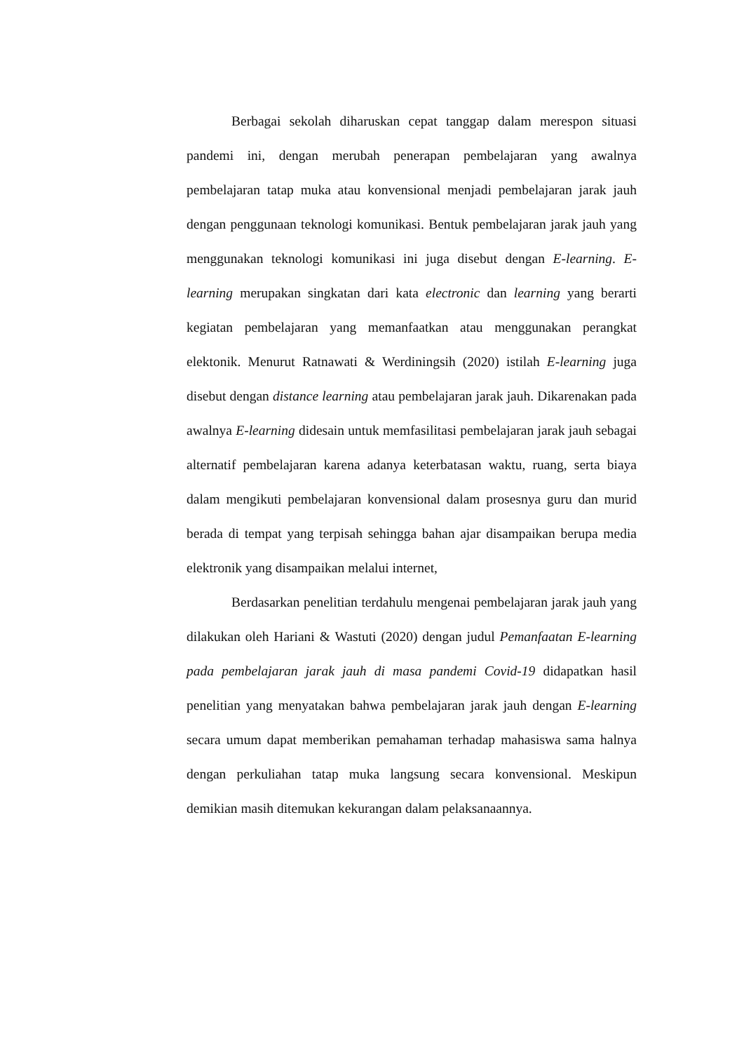Berbagai sekolah diharuskan cepat tanggap dalam merespon situasi pandemi ini, dengan merubah penerapan pembelajaran yang awalnya pembelajaran tatap muka atau konvensional menjadi pembelajaran jarak jauh dengan penggunaan teknologi komunikasi. Bentuk pembelajaran jarak jauh yang menggunakan teknologi komunikasi ini juga disebut dengan E-learning. E-learning merupakan singkatan dari kata electronic dan learning yang berarti kegiatan pembelajaran yang memanfaatkan atau menggunakan perangkat elektonik. Menurut Ratnawati & Werdiningsih (2020) istilah E-learning juga disebut dengan distance learning atau pembelajaran jarak jauh. Dikarenakan pada awalnya E-learning didesain untuk memfasilitasi pembelajaran jarak jauh sebagai alternatif pembelajaran karena adanya keterbatasan waktu, ruang, serta biaya dalam mengikuti pembelajaran konvensional dalam prosesnya guru dan murid berada di tempat yang terpisah sehingga bahan ajar disampaikan berupa media elektronik yang disampaikan melalui internet,
Berdasarkan penelitian terdahulu mengenai pembelajaran jarak jauh yang dilakukan oleh Hariani & Wastuti (2020) dengan judul Pemanfaatan E-learning pada pembelajaran jarak jauh di masa pandemi Covid-19 didapatkan hasil penelitian yang menyatakan bahwa pembelajaran jarak jauh dengan E-learning secara umum dapat memberikan pemahaman terhadap mahasiswa sama halnya dengan perkuliahan tatap muka langsung secara konvensional. Meskipun demikian masih ditemukan kekurangan dalam pelaksanaannya.